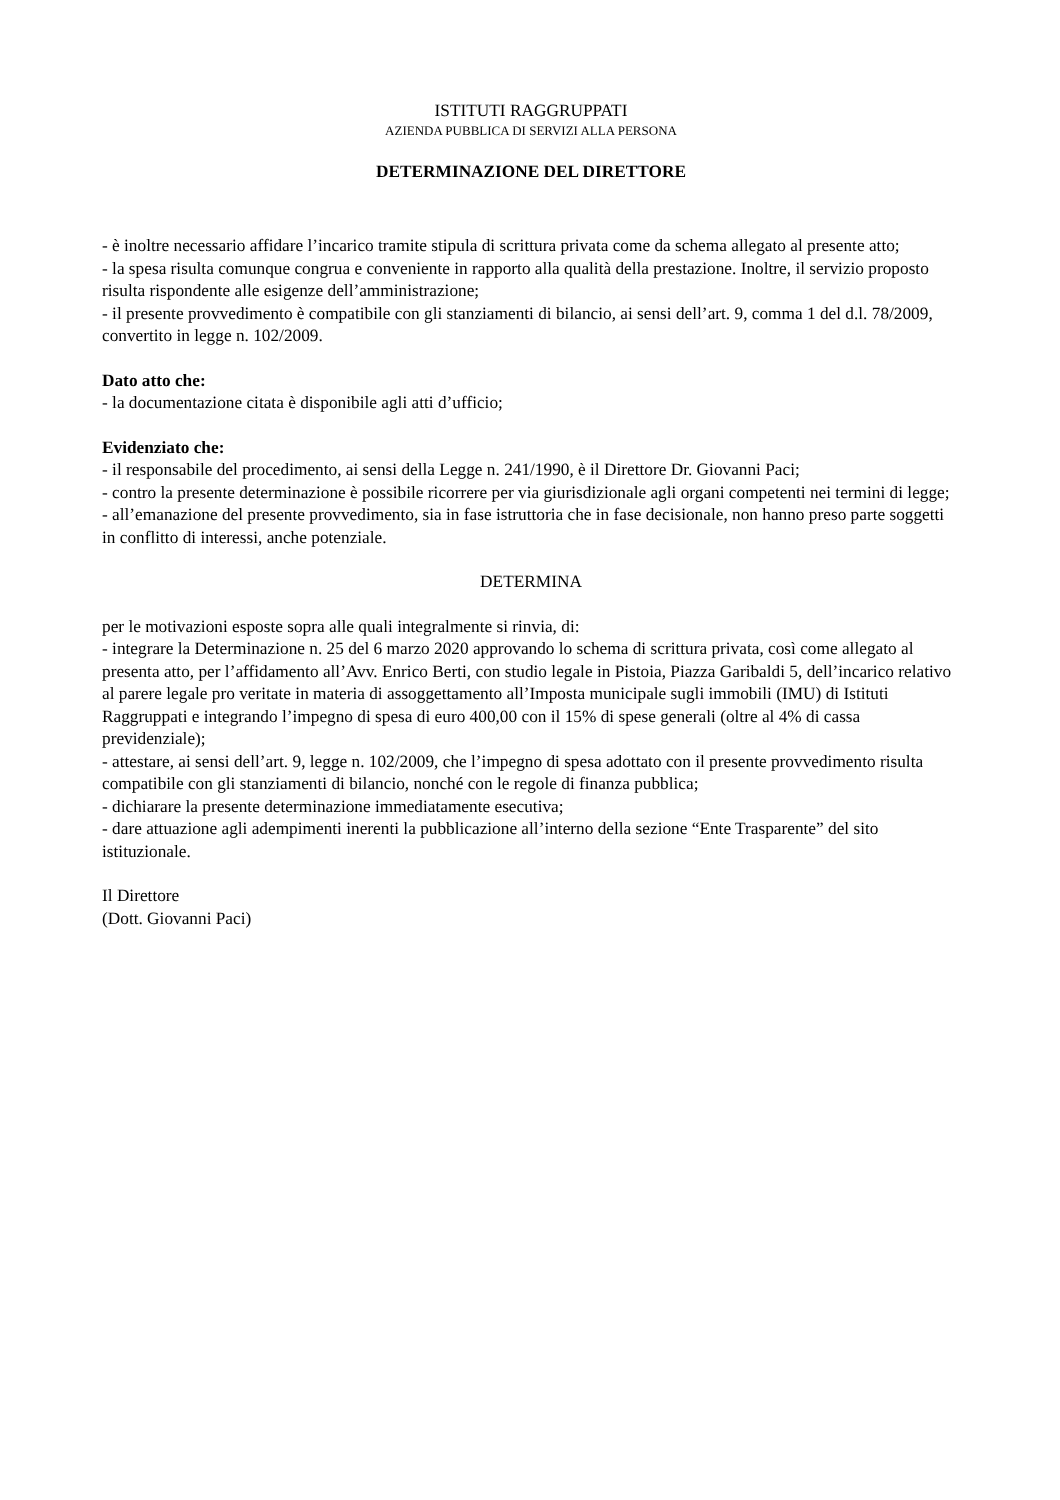ISTITUTI RAGGRUPPATI
AZIENDA PUBBLICA DI SERVIZI ALLA PERSONA
DETERMINAZIONE DEL DIRETTORE
- è inoltre necessario affidare l’incarico tramite stipula di scrittura privata come da schema allegato al presente atto;
- la spesa risulta comunque congrua e conveniente in rapporto alla qualità della prestazione. Inoltre, il servizio proposto risulta rispondente alle esigenze dell’amministrazione;
- il presente provvedimento è compatibile con gli stanziamenti di bilancio, ai sensi dell’art. 9, comma 1 del d.l. 78/2009, convertito in legge n. 102/2009.
Dato atto che:
- la documentazione citata è disponibile agli atti d’ufficio;
Evidenziato che:
- il responsabile del procedimento, ai sensi della Legge n. 241/1990, è il Direttore Dr. Giovanni Paci;
- contro la presente determinazione è possibile ricorrere per via giurisdizionale agli organi competenti nei termini di legge;
- all’emanazione del presente provvedimento, sia in fase istruttoria che in fase decisionale, non hanno preso parte soggetti in conflitto di interessi, anche potenziale.
DETERMINA
per le motivazioni esposte sopra alle quali integralmente si rinvia, di:
- integrare la Determinazione n. 25 del 6 marzo 2020 approvando lo schema di scrittura privata, così come allegato al presenta atto, per l’affidamento all’Avv. Enrico Berti, con studio legale in Pistoia, Piazza Garibaldi 5, dell’incarico relativo al parere legale pro veritate in materia di assoggettamento all’Imposta municipale sugli immobili (IMU) di Istituti Raggruppati e integrando l’impegno di spesa di euro 400,00 con il 15% di spese generali (oltre al 4% di cassa previdenziale);
- attestare, ai sensi dell’art. 9, legge n. 102/2009, che l’impegno di spesa adottato con il presente provvedimento risulta compatibile con gli stanziamenti di bilancio, nonché con le regole di finanza pubblica;
- dichiarare la presente determinazione immediatamente esecutiva;
- dare attuazione agli adempimenti inerenti la pubblicazione all’interno della sezione “Ente Trasparente” del sito istituzionale.
Il Direttore
(Dott. Giovanni Paci)